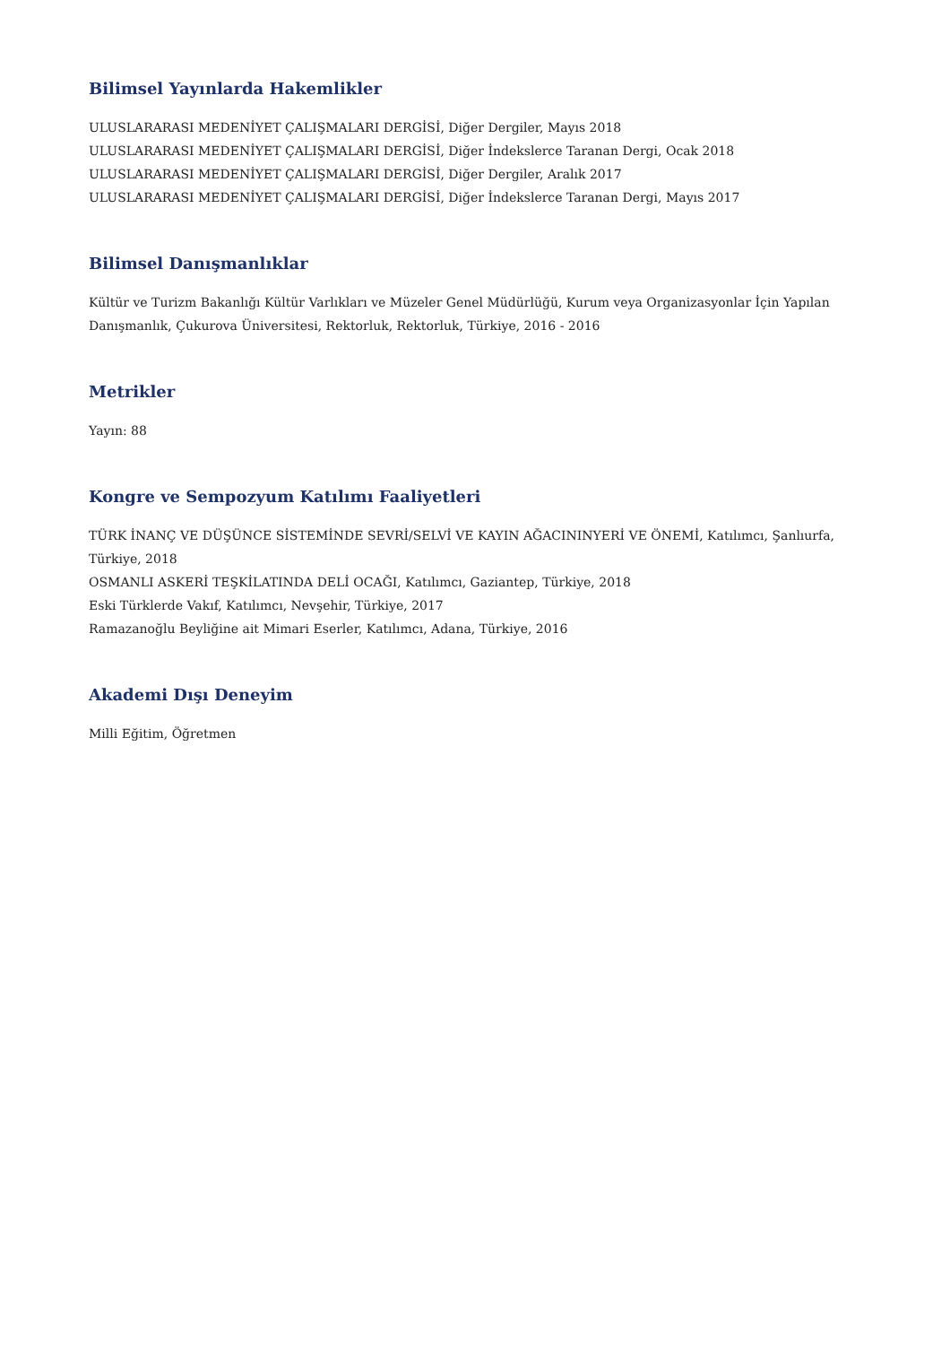Bilimsel Yayınlarda Hakemlikler
ULUSLARARASI MEDENİYET ÇALIŞMALARI DERGİSİ, Diğer Dergiler, Mayıs 2018
ULUSLARARASI MEDENİYET ÇALIŞMALARI DERGİSİ, Diğer İndekslerce Taranan Dergi, Ocak 2018
ULUSLARARASI MEDENİYET ÇALIŞMALARI DERGİSİ, Diğer Dergiler, Aralık 2017
ULUSLARARASI MEDENİYET ÇALIŞMALARI DERGİSİ, Diğer İndekslerce Taranan Dergi, Mayıs 2017
Bilimsel Danışmanlıklar
Kültür ve Turizm Bakanlığı Kültür Varlıkları ve Müzeler Genel Müdürlüğü, Kurum veya Organizasyonlar İçin Yapılan Danışmanlık, Çukurova Üniversitesi, Rektorluk, Rektorluk, Türkiye, 2016 - 2016
Metrikler
Yayın: 88
Kongre ve Sempozyum Katılımı Faaliyetleri
TÜRK İNANÇ VE DÜŞÜNCE SİSTEMİNDE SEVRİ/SELVİ VE KAYIN AĞACININYERİ VE ÖNEMİ, Katılımcı, Şanlıurfa, Türkiye, 2018
OSMANLI ASKERİ TEŞKİLATINDA DELİ OCAĞI, Katılımcı, Gaziantep, Türkiye, 2018
Eski Türklerde Vakıf, Katılımcı, Nevşehir, Türkiye, 2017
Ramazanoğlu Beyliğine ait Mimari Eserler, Katılımcı, Adana, Türkiye, 2016
Akademi Dışı Deneyim
Milli Eğitim, Öğretmen